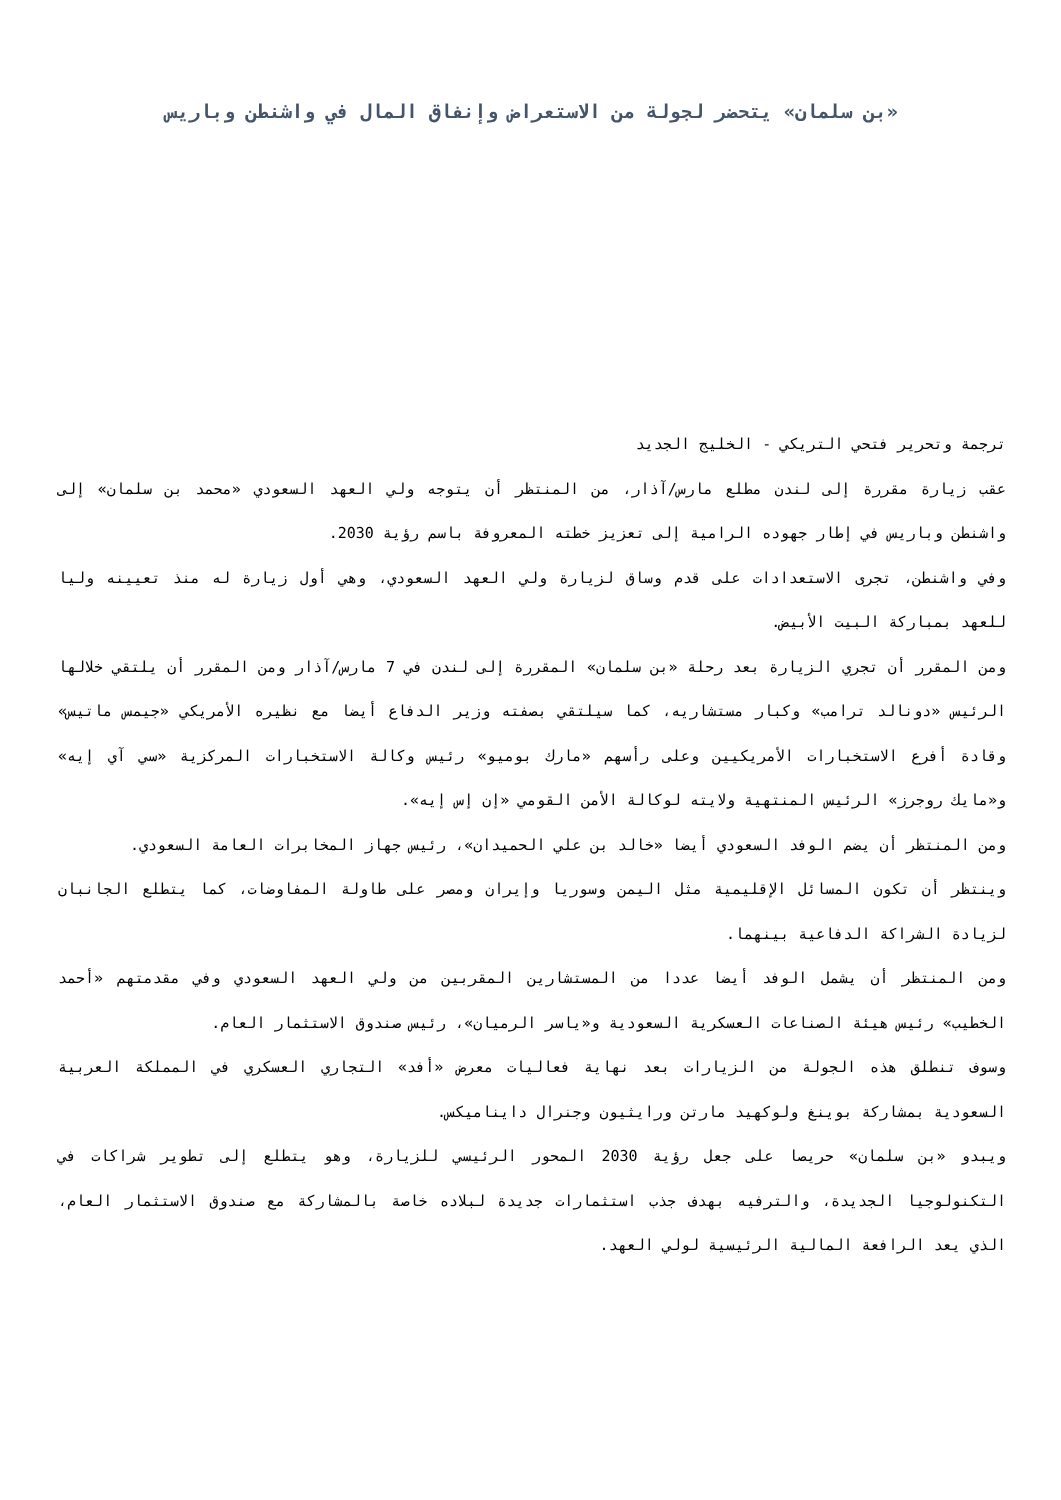«بن سلمان» يتحضر لجولة من الاستعراض وإنفاق المال في واشنطن وباريس
ترجمة وتحرير فتحي التريكي - الخليج الجديد
عقب زيارة مقررة إلى لندن مطلع مارس/آذار، من المنتظر أن يتوجه ولي العهد السعودي «محمد بن سلمان» إلى واشنطن وباريس في إطار جهوده الرامية إلى تعزيز خطته المعروفة باسم رؤية 2030.
وفي واشنطن، تجرى الاستعدادات على قدم وساق لزيارة ولي العهد السعودي، وهي أول زيارة له منذ تعيينه وليا للعهد بمباركة البيت الأبيض.
ومن المقرر أن تجري الزيارة بعد رحلة «بن سلمان» المقررة إلى لندن في 7 مارس/آذار ومن المقرر أن يلتقي خلالها الرئيس «دونالد ترامب» وكبار مستشاريه، كما سيلتقي بصفته وزير الدفاع أيضا مع نظيره الأمريكي «جيمس ماتيس» وقادة أفرع الاستخبارات الأمريكيين وعلى رأسهم «مارك بوميو» رئيس وكالة الاستخبارات المركزية «سي آي إيه» و«مايك روجرز» الرئيس المنتهية ولايته لوكالة الأمن القومي «إن إس إيه».
ومن المنتظر أن يضم الوفد السعودي أيضا «خالد بن علي الحميدان»، رئيس جهاز المخابرات العامة السعودي.
وينتظر أن تكون المسائل الإقليمية مثل اليمن وسوريا وإيران ومصر على طاولة المفاوضات، كما يتطلع الجانبان لزيادة الشراكة الدفاعية بينهما.
ومن المنتظر أن يشمل الوفد أيضا عددا من المستشارين المقربين من ولي العهد السعودي وفي مقدمتهم «أحمد الخطيب» رئيس هيئة الصناعات العسكرية السعودية و«ياسر الرميان»، رئيس صندوق الاستثمار العام.
وسوف تنطلق هذه الجولة من الزيارات بعد نهاية فعاليات معرض «أفد» التجاري العسكري في المملكة العربية السعودية بمشاركة بوينغ ولوكهيد مارتن ورايثيون وجنرال دايناميكس.
ويبدو «بن سلمان» حريصا على جعل رؤية 2030 المحور الرئيسي للزيارة، وهو يتطلع إلى تطوير شراكات في التكنولوجيا الجديدة، والترفيه بهدف جذب استثمارات جديدة لبلاده خاصة بالمشاركة مع صندوق الاستثمار العام، الذي يعد الرافعة المالية الرئيسية لولي العهد.